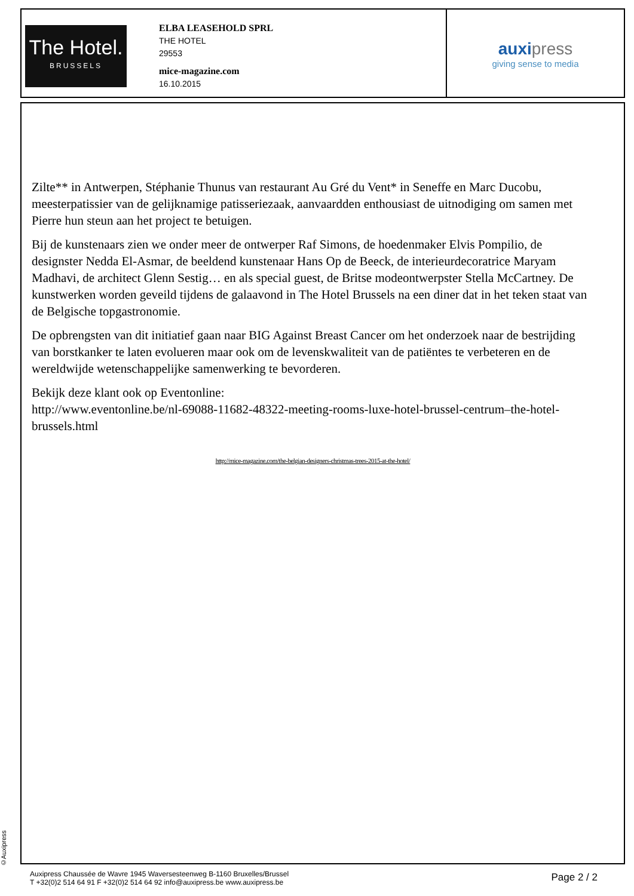The Hotel.
BRUSSELS
ELBA LEASEHOLD SPRL
THE HOTEL
29553
mice-magazine.com
16.10.2015
auxipress
giving sense to media
Zilte** in Antwerpen, Stéphanie Thunus van restaurant Au Gré du Vent* in Seneffe en Marc Ducobu, meesterpatissier van de gelijknamige patisseriezaak, aanvaardden enthousiast de uitnodiging om samen met Pierre hun steun aan het project te betuigen.
Bij de kunstenaars zien we onder meer de ontwerper Raf Simons, de hoedenmaker Elvis Pompilio, de designster Nedda El-Asmar, de beeldend kunstenaar Hans Op de Beeck, de interieurdecoratrice Maryam Madhavi, de architect Glenn Sestig… en als special guest, de Britse modeontwerpster Stella McCartney. De kunstwerken worden geveild tijdens de galaavond in The Hotel Brussels na een diner dat in het teken staat van de Belgische topgastronomie.
De opbrengsten van dit initiatief gaan naar BIG Against Breast Cancer om het onderzoek naar de bestrijding van borstkanker te laten evolueren maar ook om de levenskwaliteit van de patiëntes te verbeteren en de wereldwijde wetenschappelijke samenwerking te bevorderen.
Bekijk deze klant ook op Eventonline:
http://www.eventonline.be/nl-69088-11682-48322-meeting-rooms-luxe-hotel-brussel-centrum–the-hotel-brussels.html
http://mice-magazine.com/the-belgian-designers-christmas-trees-2015-at-the-hotel/
©Auxipress
Auxipress Chaussée de Wavre 1945 Waversesteenweg B-1160 Bruxelles/Brussel
T +32(0)2 514 64 91 F +32(0)2 514 64 92 info@auxipress.be www.auxipress.be
Page 2 / 2